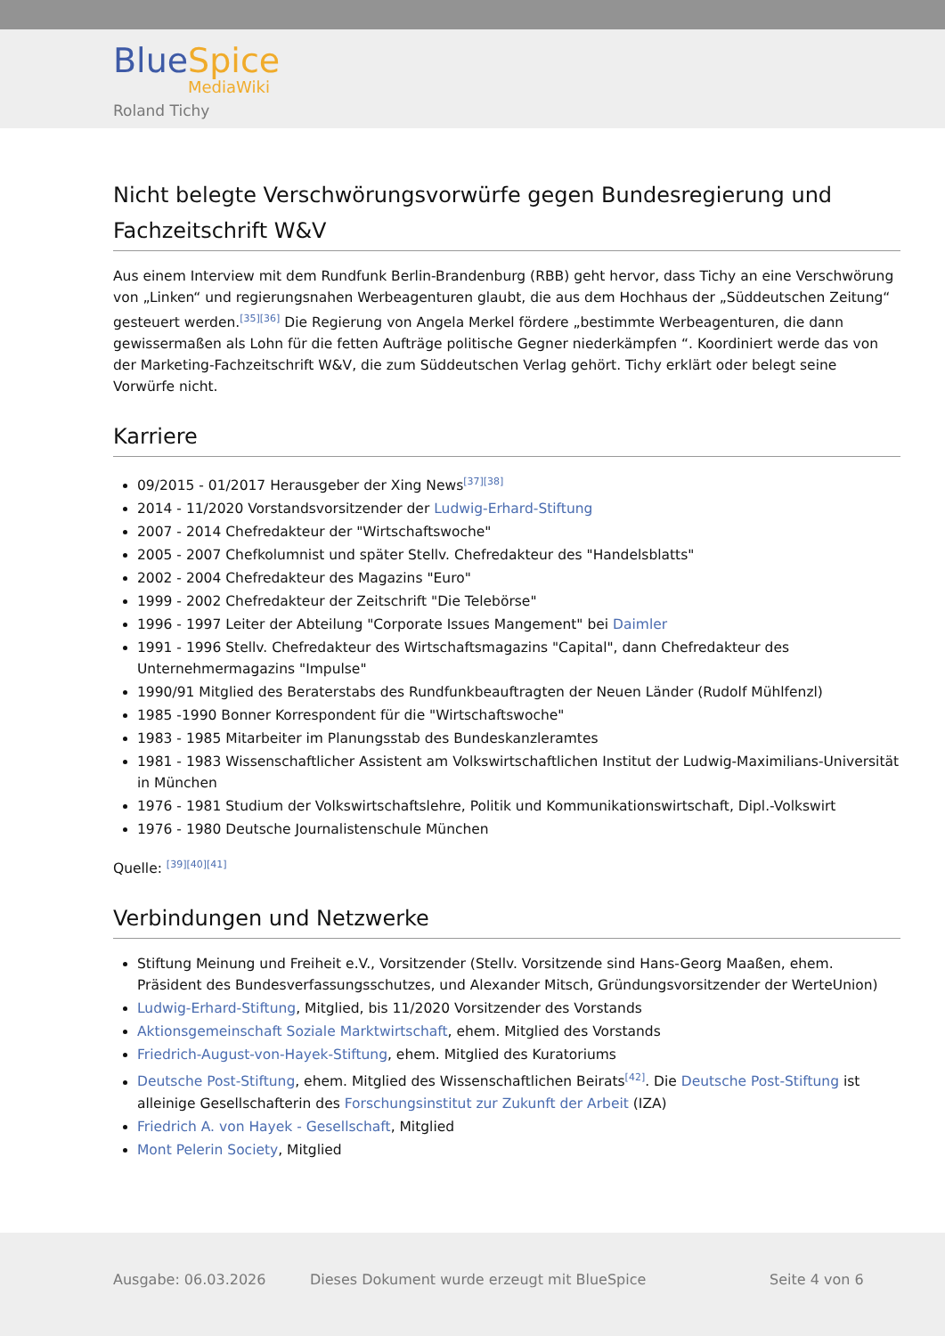BlueSpice
MediaWiki
Roland Tichy
Nicht belegte Verschwörungsvorwürfe gegen Bundesregierung und Fachzeitschrift W&V
Aus einem Interview mit dem Rundfunk Berlin-Brandenburg (RBB) geht hervor, dass Tichy an eine Verschwörung von „Linken“ und regierungsnahen Werbeagenturen glaubt, die aus dem Hochhaus der „Süddeutschen Zeitung“ gesteuert werden.<sup>[35][36]</sup> Die Regierung von Angela Merkel fördere „bestimmte Werbeagenturen, die dann gewissermaßen als Lohn für die fetten Aufträge politische Gegner niederkämpfen “. Koordiniert werde das von der Marketing-Fachzeitschrift W&V, die zum Süddeutschen Verlag gehört. Tichy erklärt oder belegt seine Vorwürfe nicht.
Karriere
09/2015 - 01/2017 Herausgeber der Xing News<sup>[37][38]</sup>
2014 - 11/2020 Vorstandsvorsitzender der Ludwig-Erhard-Stiftung
2007 - 2014 Chefredakteur der "Wirtschaftswoche"
2005 - 2007 Chefkolumnist und später Stellv. Chefredakteur des "Handelsblatts"
2002 - 2004 Chefredakteur des Magazins "Euro"
1999 - 2002 Chefredakteur der Zeitschrift "Die Telebörse"
1996 - 1997 Leiter der Abteilung "Corporate Issues Mangement" bei Daimler
1991 - 1996 Stellv. Chefredakteur des Wirtschaftsmagazins "Capital", dann Chefredakteur des Unternehmermagazins "Impulse"
1990/91 Mitglied des Beraterstabs des Rundfunkbeauftragten der Neuen Länder (Rudolf Mühlfenzl)
1985 -1990 Bonner Korrespondent für die "Wirtschaftswoche"
1983 - 1985 Mitarbeiter im Planungsstab des Bundeskanzleramtes
1981 - 1983 Wissenschaftlicher Assistent am Volkswirtschaftlichen Institut der Ludwig-Maximilians-Universität in München
1976 - 1981 Studium der Volkswirtschaftslehre, Politik und Kommunikationswirtschaft, Dipl.-Volkswirt
1976 - 1980 Deutsche Journalistenschule München
Quelle: <sup>[39][40][41]</sup>
Verbindungen und Netzwerke
Stiftung Meinung und Freiheit e.V., Vorsitzender (Stellv. Vorsitzende sind Hans-Georg Maaßen, ehem. Präsident des Bundesverfassungsschutzes, und Alexander Mitsch, Gründungsvorsitzender der WerteUnion)
Ludwig-Erhard-Stiftung, Mitglied, bis 11/2020 Vorsitzender des Vorstands
Aktionsgemeinschaft Soziale Marktwirtschaft, ehem. Mitglied des Vorstands
Friedrich-August-von-Hayek-Stiftung, ehem. Mitglied des Kuratoriums
Deutsche Post-Stiftung, ehem. Mitglied des Wissenschaftlichen Beirats<sup>[42]</sup>. Die Deutsche Post-Stiftung ist alleinige Gesellschafterin des Forschungsinstitut zur Zukunft der Arbeit (IZA)
Friedrich A. von Hayek - Gesellschaft, Mitglied
Mont Pelerin Society, Mitglied
Ausgabe: 06.03.2026
Dieses Dokument wurde erzeugt mit BlueSpice
Seite 4 von 6